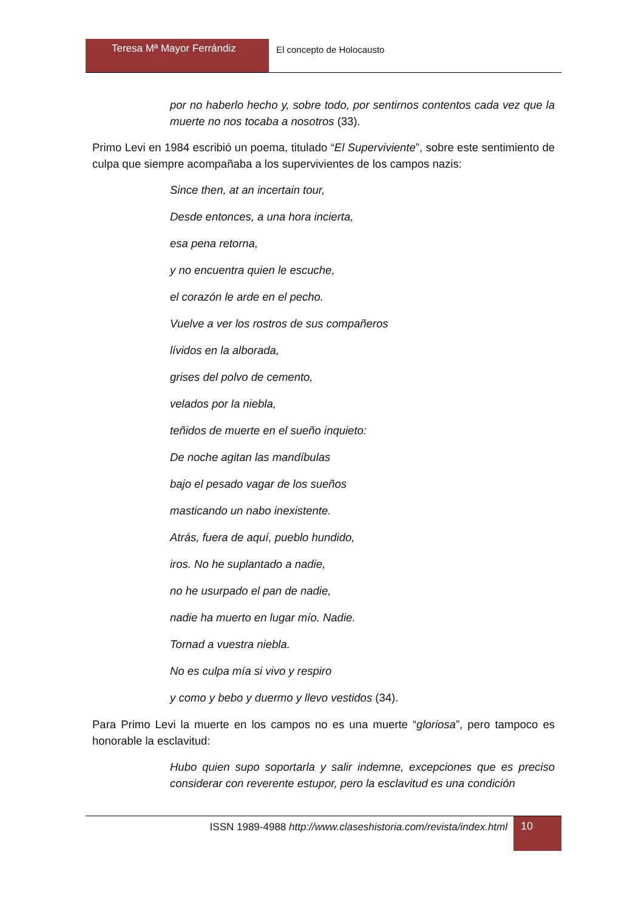Teresa Mª Mayor Ferrándiz
El concepto de Holocausto
por no haberlo hecho y, sobre todo, por sentirnos contentos cada vez que la muerte no nos tocaba a nosotros (33).
Primo Levi en 1984 escribió un poema, titulado “El Superviviente”, sobre este sentimiento de culpa que siempre acompañaba a los supervivientes de los campos nazis:
Since then, at an incertain tour,
Desde entonces, a una hora incierta,
esa pena retorna,
y no encuentra quien le escuche,
el corazón le arde en el pecho.
Vuelve a ver los rostros de sus compañeros
lívidos en la alborada,
grises del polvo de cemento,
velados por la niebla,
teñidos de muerte en el sueño inquieto:
De noche agitan las mandíbulas
bajo el pesado vagar de los sueños
masticando un nabo inexistente.
Atrás, fuera de aquí, pueblo hundido,
iros. No he suplantado a nadie,
no he usurpado el pan de nadie,
nadie ha muerto en lugar mío. Nadie.
Tornad a vuestra niebla.
No es culpa mía si vivo y respiro
y como y bebo y duermo y llevo vestidos (34).
Para Primo Levi la muerte en los campos no es una muerte “gloriosa”, pero tampoco es honorable la esclavitud:
Hubo quien supo soportarla y salir indemne, excepciones que es preciso considerar con reverente estupor, pero la esclavitud es una condición
ISSN 1989-4988 http://www.claseshistoria.com/revista/index.html
10